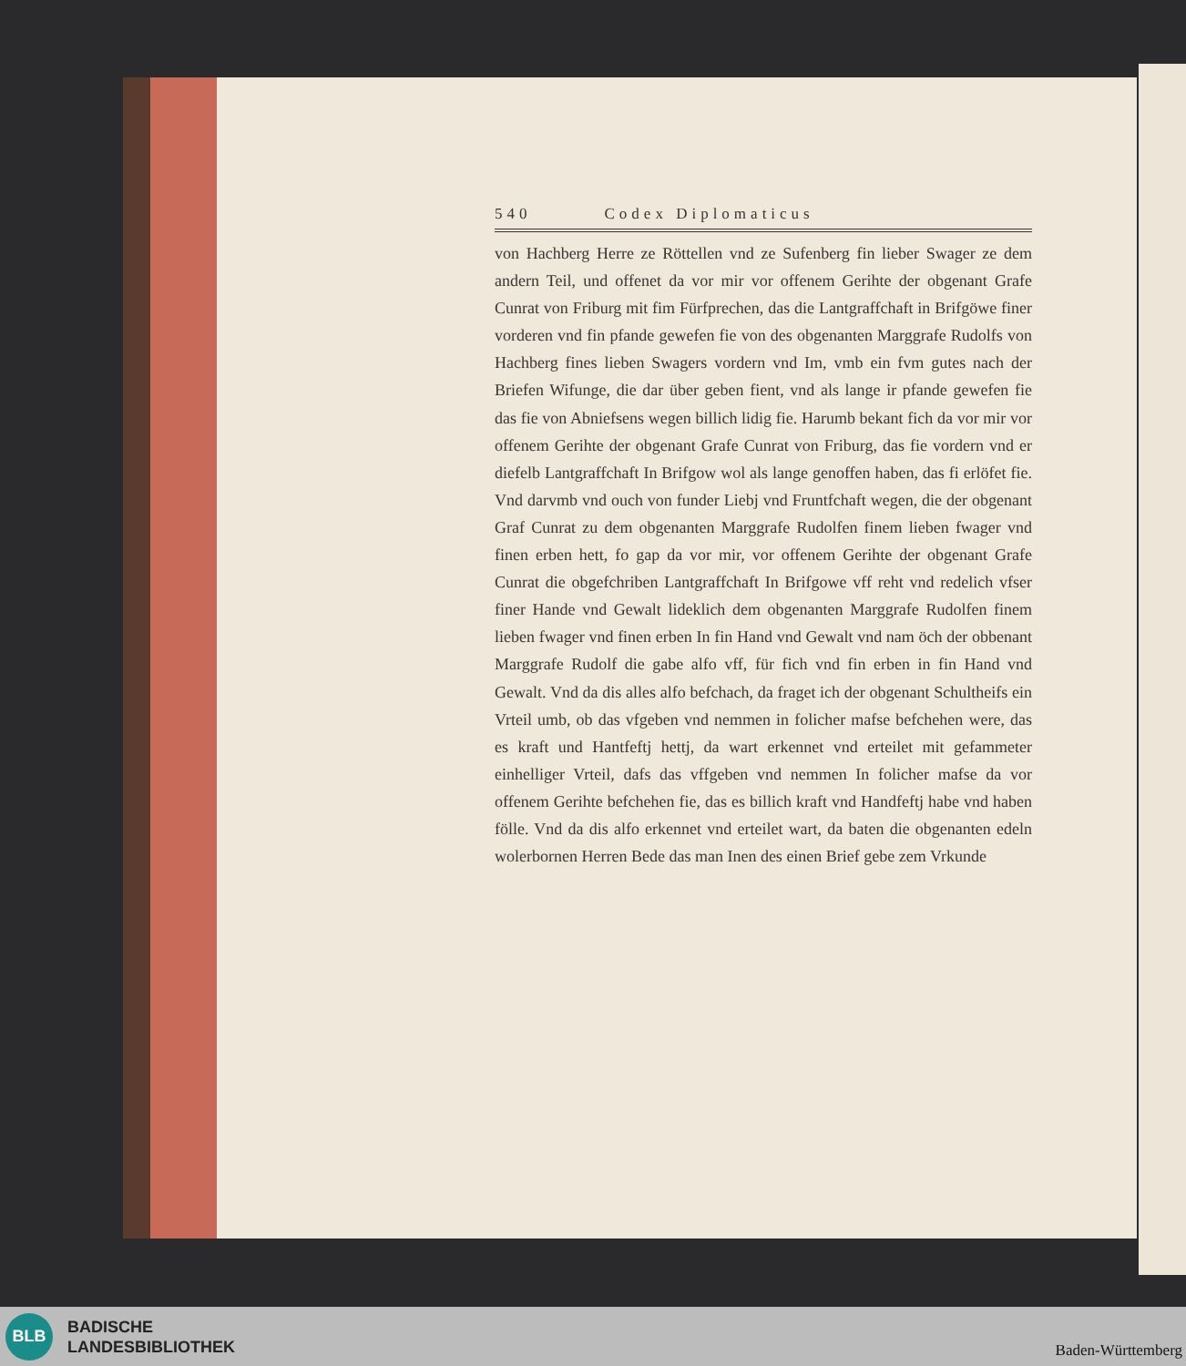540 Codex Diplomaticus
von Hachberg Herre ze Röttellen vnd ze Sufenberg fin lieber Swager ze dem andern Teil, und offenet da vor mir vor offenem Gerihte der obgenant Grafe Cunrat von Friburg mit fim Fürfprechen, das die Lantgraffchaft in Brifgöwe finer vorderen vnd fin pfande gewefen fie von des obgenanten Marggrafe Rudolfs von Hachberg fines lieben Swagers vordern vnd Im, vmb ein fvm gutes nach der Briefen Wifunge, die dar über geben fient, vnd als lange ir pfande gewefen fie das fie von Abniefsens wegen billich lidig fie. Harumb bekant fich da vor mir vor offenem Gerihte der obgenant Grafe Cunrat von Friburg, das fie vordern vnd er diefelb Lantgraffchaft In Brifgow wol als lange genoffen haben, das fi erlöfet fie. Vnd darvmb vnd ouch von funder Liebj vnd Fruntfchaft wegen, die der obgenant Graf Cunrat zu dem obgenanten Marggrafe Rudolfen finem lieben fwager vnd finen erben hett, fo gap da vor mir, vor offenem Gerihte der obgenant Grafe Cunrat die obgefchriben Lantgraffchaft In Brifgowe vff reht vnd redelich vfser finer Hande vnd Gewalt lideklich dem obgenanten Marggrafe Rudolfen finem lieben fwager vnd finen erben In fin Hand vnd Gewalt vnd nam öch der obbenant Marggrafe Rudolf die gabe alfo vff, für fich vnd fin erben in fin Hand vnd Gewalt. Vnd da dis alles alfo befchach, da fraget ich der obgenant Schultheifs ein Vrteil umb, ob das vfgeben vnd nemmen in folicher mafse befchehen were, das es kraft und Hantfeftj hettj, da wart erkennet vnd erteilet mit gefammeter einhelliger Vrteil, dafs das vffgeben vnd nemmen In folicher mafse da vor offenem Gerihte befchehen fie, das es billich kraft vnd Handfeftj habe vnd haben fölle. Vnd da dis alfo erkennet vnd erteilet wart, da baten die obgenanten edeln wolerbornen Herren Bede das man Inen des einen Brief gebe zem Vrkunde
BLB
BADISCHE
LANDESBIBLIOTHEK
Baden-Württemberg